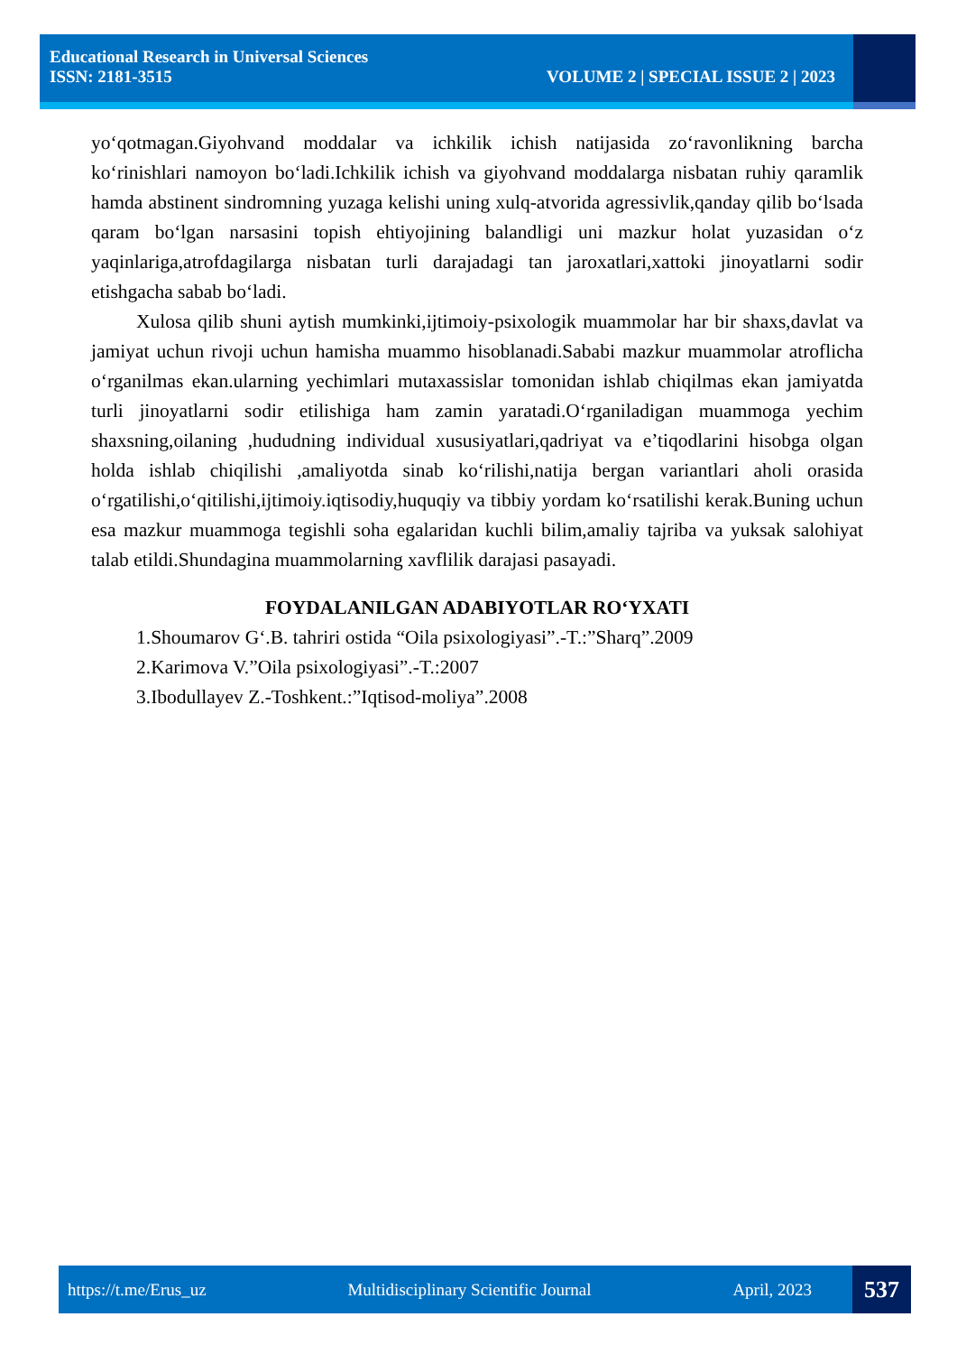Educational Research in Universal Sciences
ISSN: 2181-3515 VOLUME 2 | SPECIAL ISSUE 2 | 2023
yo‘qotmagan.Giyohvand moddalar va ichkilik ichish natijasida zo‘ravonlikning barcha ko‘rinishlari namoyon bo‘ladi.Ichkilik ichish va giyohvand moddalarga nisbatan ruhiy qaramlik hamda abstinent sindromning yuzaga kelishi uning xulq-atvorida agressivlik,qanday qilib bo‘lsada qaram bo‘lgan narsasini topish ehtiyojining balandligi uni mazkur holat yuzasidan o‘z yaqinlariga,atrofdagilarga nisbatan turli darajadagi tan jaroxatlari,xattoki jinoyatlarni sodir etishgacha sabab bo‘ladi.
Xulosa qilib shuni aytish mumkinki,ijtimoiy-psixologik muammolar har bir shaxs,davlat va jamiyat uchun rivoji uchun hamisha muammo hisoblanadi.Sababi mazkur muammolar atroflicha o‘rganilmas ekan.ularning yechimlari mutaxassislar tomonidan ishlab chiqilmas ekan jamiyatda turli jinoyatlarni sodir etilishiga ham zamin yaratadi.O‘rganiladigan muammoga yechim shaxsning,oilaning ,hududning individual xususiyatlari,qadriyat va e’tiqodlarini hisobga olgan holda ishlab chiqilishi ,amaliyotda sinab ko‘rilishi,natija bergan variantlari aholi orasida o‘rgatilishi,o‘qitilishi,ijtimoiy.iqtisodiy,huquqiy va tibbiy yordam ko‘rsatilishi kerak.Buning uchun esa mazkur muammoga tegishli soha egalaridan kuchli bilim,amaliy tajriba va yuksak salohiyat talab etildi.Shundagina muammolarning xavflilik darajasi pasayadi.
FOYDALANILGAN ADABIYOTLAR RO‘YXATI
1.Shoumarov G‘.B. tahriri ostida “Oila psixologiyasi”.-T.:”Sharq”.2009
2.Karimova V.”Oila psixologiyasi”.-T.:2007
3.Ibodullayev Z.-Toshkent.:”Iqtisod-moliya”.2008
https://t.me/Erus_uz Multidisciplinary Scientific Journal April, 2023 537